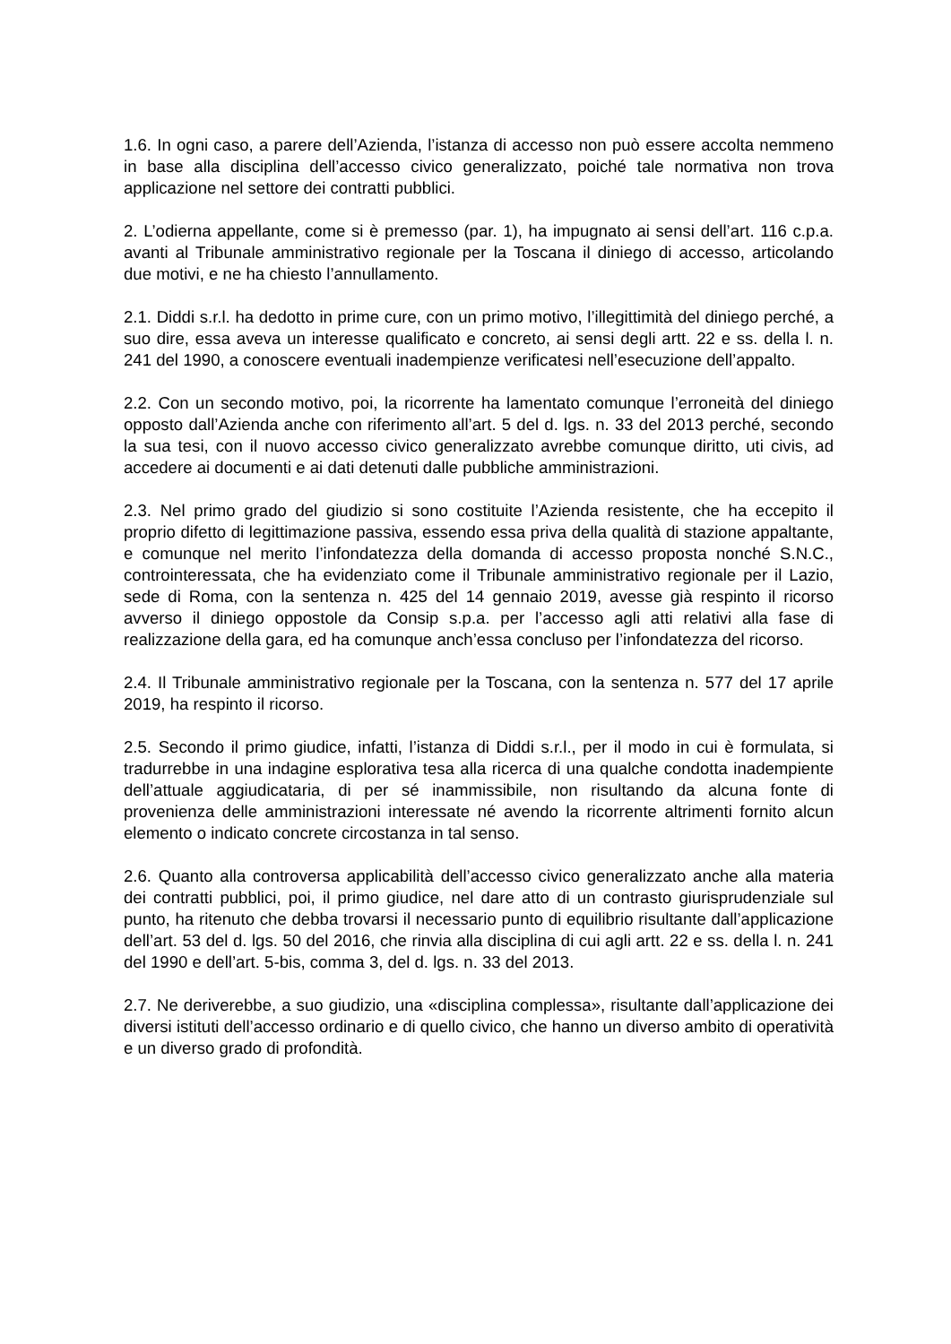1.6. In ogni caso, a parere dell’Azienda, l’istanza di accesso non può essere accolta nemmeno in base alla disciplina dell’accesso civico generalizzato, poiché tale normativa non trova applicazione nel settore dei contratti pubblici.
2. L’odierna appellante, come si è premesso (par. 1), ha impugnato ai sensi dell’art. 116 c.p.a. avanti al Tribunale amministrativo regionale per la Toscana il diniego di accesso, articolando due motivi, e ne ha chiesto l’annullamento.
2.1. Diddi s.r.l. ha dedotto in prime cure, con un primo motivo, l’illegittimità del diniego perché, a suo dire, essa aveva un interesse qualificato e concreto, ai sensi degli artt. 22 e ss. della l. n. 241 del 1990, a conoscere eventuali inadempienze verificatesi nell’esecuzione dell’appalto.
2.2. Con un secondo motivo, poi, la ricorrente ha lamentato comunque l’erroneità del diniego opposto dall’Azienda anche con riferimento all’art. 5 del d. lgs. n. 33 del 2013 perché, secondo la sua tesi, con il nuovo accesso civico generalizzato avrebbe comunque diritto, uti civis, ad accedere ai documenti e ai dati detenuti dalle pubbliche amministrazioni.
2.3. Nel primo grado del giudizio si sono costituite l’Azienda resistente, che ha eccepito il proprio difetto di legittimazione passiva, essendo essa priva della qualità di stazione appaltante, e comunque nel merito l’infondatezza della domanda di accesso proposta nonché S.N.C., controinteressata, che ha evidenziato come il Tribunale amministrativo regionale per il Lazio, sede di Roma, con la sentenza n. 425 del 14 gennaio 2019, avesse già respinto il ricorso avverso il diniego oppostole da Consip s.p.a. per l’accesso agli atti relativi alla fase di realizzazione della gara, ed ha comunque anch’essa concluso per l’infondatezza del ricorso.
2.4. Il Tribunale amministrativo regionale per la Toscana, con la sentenza n. 577 del 17 aprile 2019, ha respinto il ricorso.
2.5. Secondo il primo giudice, infatti, l’istanza di Diddi s.r.l., per il modo in cui è formulata, si tradurrebbe in una indagine esplorativa tesa alla ricerca di una qualche condotta inadempiente dell’attuale aggiudicataria, di per sé inammissibile, non risultando da alcuna fonte di provenienza delle amministrazioni interessate né avendo la ricorrente altrimenti fornito alcun elemento o indicato concrete circostanza in tal senso.
2.6. Quanto alla controversa applicabilità dell’accesso civico generalizzato anche alla materia dei contratti pubblici, poi, il primo giudice, nel dare atto di un contrasto giurisprudenziale sul punto, ha ritenuto che debba trovarsi il necessario punto di equilibrio risultante dall’applicazione dell’art. 53 del d. lgs. 50 del 2016, che rinvia alla disciplina di cui agli artt. 22 e ss. della l. n. 241 del 1990 e dell’art. 5-bis, comma 3, del d. lgs. n. 33 del 2013.
2.7. Ne deriverebbe, a suo giudizio, una «disciplina complessa», risultante dall’applicazione dei diversi istituti dell’accesso ordinario e di quello civico, che hanno un diverso ambito di operatività e un diverso grado di profondità.